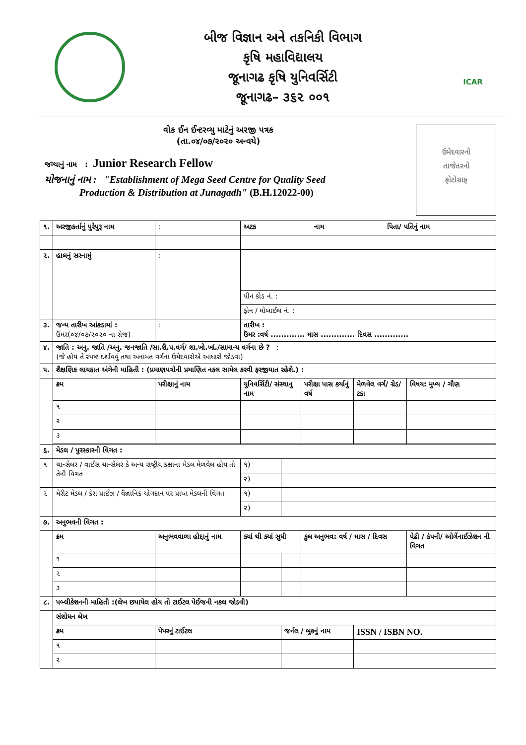બીજ વિજ્ઞાન અને તકનિકી વિભાગ
કૃષિ મહાવિદ્યાલય
જૂનાગઢ કૃષિ યુનિવર્સિટી
જૂનાગઢ– ૩૬૨ ૦૦૧
ICAR
ઉમેદવારનો
તાજેતરનો
ફોટોગ્રાફ
વોક ઈન ઈન્ટરવ્યુ માટેનું અરજી પત્રક
(તા.૦૪/૦૭/૨૦૨૦ અન્વયે)
જગ્યાનું નામ : Junior Research Fellow
યોજનાનું નામ : "Establishment of Mega Seed Centre for Quality Seed
Production & Distribution at Junagadh" (B.H.12022-00)
| ૧. | અરજીકર્તાનું પુરેપુરૂ નામ | | : | અટક નામ પિતા/ પતિનું નામ | | | | | |
| ૨. | હાલનું સરનામું | | : | | | | | | |
| | | | | પીન કોડ નં. : | | | | | |
| | | | | ફોન / મોબાઈલ નં. : | | | | | |
| ૩. | જન્મ તારીખ આંકડામાં : ઉંમર(૦૪/૦૭/૨૦૨૦ ના રોજ) | | : | તારીખ : ઉંમર :વર્ષ ............. માસ ............. દિવસ ............. | | | | | |
| ૪. | જાતિ : અનુ. જાતિ /અનુ. જનજાતિ /સા.શૈ.પ.વર્ગ/ શા.ખો.ખાં./સામાન્ય વર્ગના છે ? : (જે હોય તે સ્પષ્ટ દર્શાવવું તથા અનામત વર્ગના ઉમેદવારોએ આધારો જોડવા) | | | | | | | | |
| ૫. | શૈક્ષણિક લાયકાત અંગેની માહિતી : (પ્રમાણપત્રોની પ્રમાણિત નકલ સામેલ કરવી ફરજીયાત રહેશે.) : | | | | | | | | |
| | ક્રમ | પરીક્ષાનું નામ | | | યુનિવર્સિટી/ સંસ્થાનુ નામ | | પરીક્ષા પાસ કર્યાનું વર્ષ | મેળવેલ વર્ગ/ ગ્રેડ/ ટકા | વિષય: મુખ્ય / ગૌણ |
| | ૧ | | | | | | | | |
| | ૨ | | | | | | | | |
| | ૩ | | | | | | | | |
| ૬. | મેડલ / પુરસ્કારની વિગત : | | | | | | | | |
| ૧ | ચાન્સેલર / વાઈસ ચાન્સેલર કે અન્ય રાષ્ટ્રીય કક્ષાના મેડલ મેળવેલ હોય તો તેની વિગત | | | | ૧) | | | | |
| | | | | | ૨) | | | | |
| ૨ | મેરીટ મેડલ / કેશ પ્રાઈઝ / વૈજ્ઞાનિક યોગદાન પર પ્રાપ્ત મેડલની વિગત | | | | ૧) | | | | |
| | | | | | ૨) | | | | |
| ૭. | અનુભવની વિગત : | | | | | | | | |
| | ક્રમ | અનુભવવાળા હોદ્દાનું નામ | | | ક્યાં થી ક્યાં સુધી | | કુલ અનુભવ: વર્ષ / માસ / દિવસ | | પેઢી / કંપની/ ઓર્ગેનાઈઝેશન ની વિગત |
| | ૧ | | | | | | | | |
| | ૨ | | | | | | | | |
| | ૩ | | | | | | | | |
| ૮. | પબ્લીકેશનની માહિતી :(લેખ છપાયેલ હોય તો ટાઈટલ પેઈજની નકલ જોડવી) | | | | | | | | |
| | સંશોધન લેખ | | | | | | | | |
| | ક્રમ | પેપરનું ટાઈટલ | | | | જર્નલ / બુકનું નામ | | ISSN / ISBN NO. | |
| | ૧ | | | | | | | | |
| | ૨ | | | | | | | | |